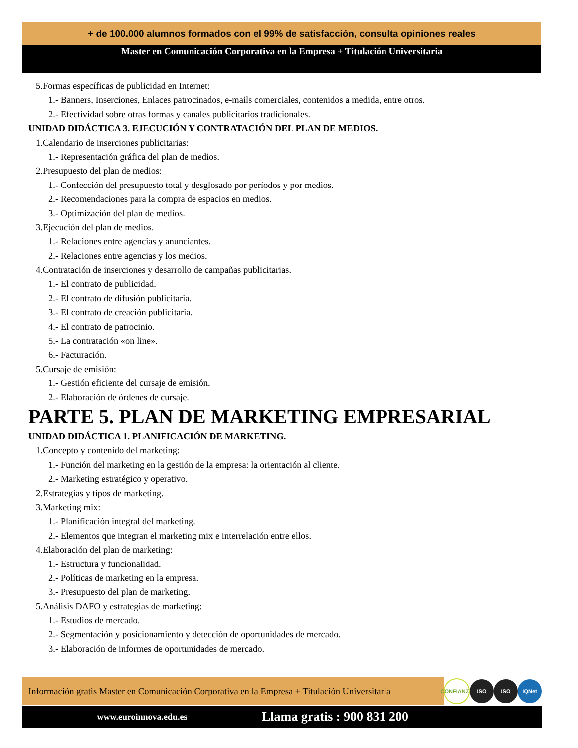+ de 100.000 alumnos formados con el 99% de satisfacción, consulta opiniones reales
Master en Comunicación Corporativa en la Empresa + Titulación Universitaria
5.Formas específicas de publicidad en Internet:
1.- Banners, Inserciones, Enlaces patrocinados, e-mails comerciales, contenidos a medida, entre otros.
2.- Efectividad sobre otras formas y canales publicitarios tradicionales.
UNIDAD DIDÁCTICA 3. EJECUCIÓN Y CONTRATACIÓN DEL PLAN DE MEDIOS.
1.Calendario de inserciones publicitarias:
1.- Representación gráfica del plan de medios.
2.Presupuesto del plan de medios:
1.- Confección del presupuesto total y desglosado por períodos y por medios.
2.- Recomendaciones para la compra de espacios en medios.
3.- Optimización del plan de medios.
3.Ejecución del plan de medios.
1.- Relaciones entre agencias y anunciantes.
2.- Relaciones entre agencias y los medios.
4.Contratación de inserciones y desarrollo de campañas publicitarias.
1.- El contrato de publicidad.
2.- El contrato de difusión publicitaria.
3.- El contrato de creación publicitaria.
4.- El contrato de patrocinio.
5.- La contratación «on line».
6.- Facturación.
5.Cursaje de emisión:
1.- Gestión eficiente del cursaje de emisión.
2.- Elaboración de órdenes de cursaje.
PARTE 5. PLAN DE MARKETING EMPRESARIAL
UNIDAD DIDÁCTICA 1. PLANIFICACIÓN DE MARKETING.
1.Concepto y contenido del marketing:
1.- Función del marketing en la gestión de la empresa: la orientación al cliente.
2.- Marketing estratégico y operativo.
2.Estrategias y tipos de marketing.
3.Marketing mix:
1.- Planificación integral del marketing.
2.- Elementos que integran el marketing mix e interrelación entre ellos.
4.Elaboración del plan de marketing:
1.- Estructura y funcionalidad.
2.- Políticas de marketing en la empresa.
3.- Presupuesto del plan de marketing.
5.Análisis DAFO y estrategias de marketing:
1.- Estudios de mercado.
2.- Segmentación y posicionamiento y detección de oportunidades de mercado.
3.- Elaboración de informes de oportunidades de mercado.
Información gratis Master en Comunicación Corporativa en la Empresa + Titulación Universitaria
CONFIANZA
ISO ISO IQNet
www.euroinnova.edu.es Llama gratis : 900 831 200